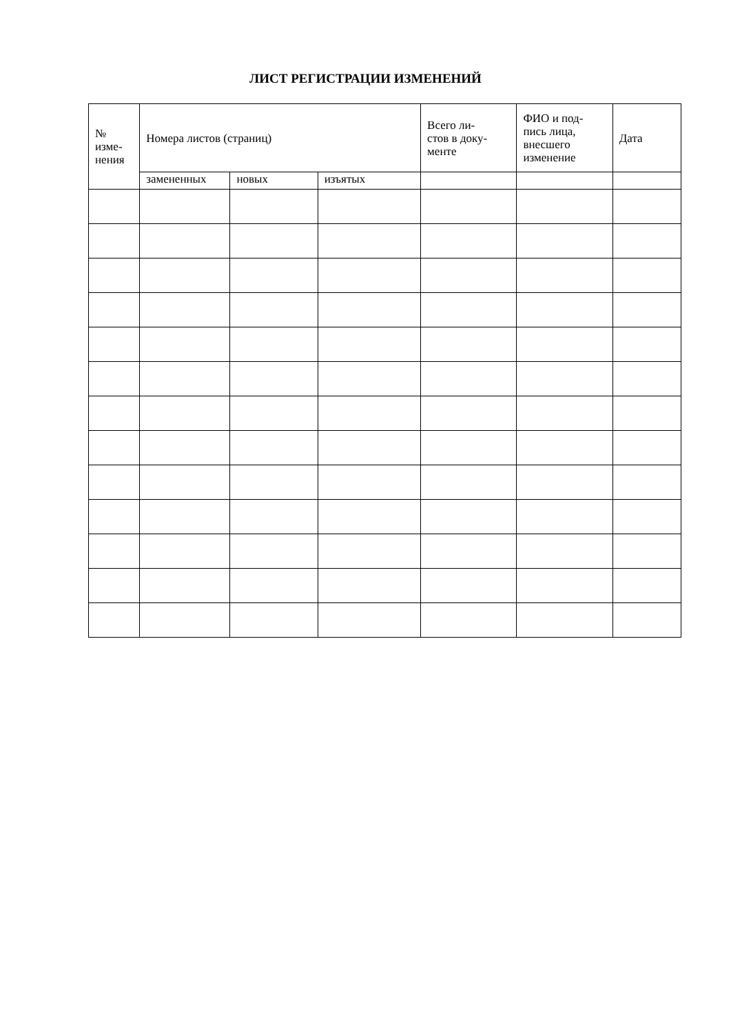ЛИСТ РЕГИСТРАЦИИ ИЗМЕНЕНИЙ
| № изме- нения | Номера листов (страниц) | | | Всего ли- стов в доку- менте | ФИО и под- пись лица, внесшего изменение | Дата |
| --- | --- | --- | --- | --- | --- | --- |
| | замененных | новых | изъятых | | | |